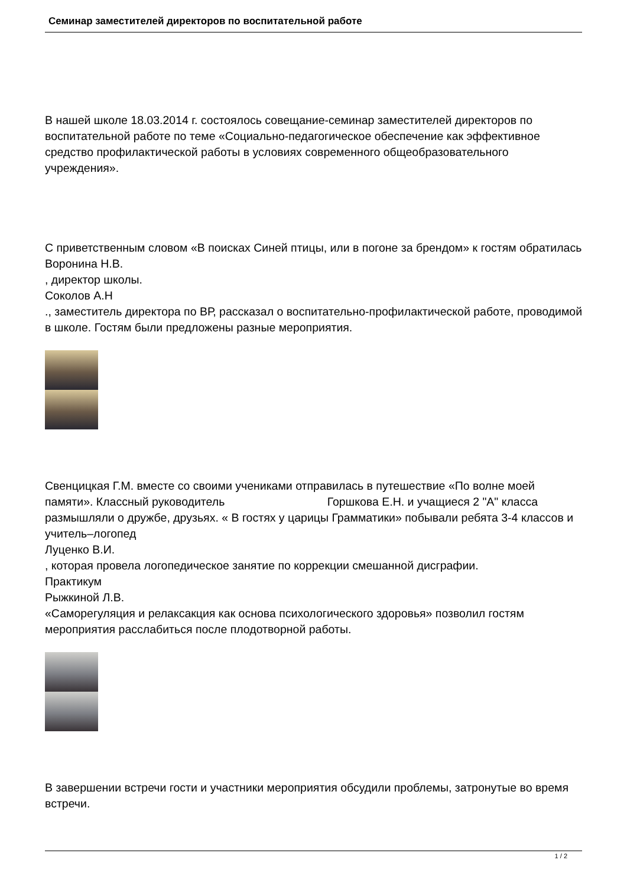Семинар заместителей директоров по воспитательной работе
В нашей школе 18.03.2014 г. состоялось совещание-семинар заместителей директоров по воспитательной работе по теме «Социально-педагогическое обеспечение как эффективное средство профилактической работы в условиях современного общеобразовательного учреждения».
С приветственным словом «В поисках Синей птицы, или в погоне за брендом» к гостям обратилась
Воронина Н.В.
, директор школы.
Соколов А.Н
., заместитель директора по ВР, рассказал о воспитательно-профилактической работе, проводимой в школе. Гостям были предложены разные мероприятия.
Свенцицкая Г.М. вместе со своими учениками отправилась в путешествие «По волне моей памяти». Классный руководитель Горшкова Е.Н. и учащиеся 2 "А" класса размышляли о дружбе, друзьях. « В гостях у царицы Грамматики» побывали ребята 3-4 классов и учитель–логопед
Луценко В.И.
, которая провела логопедическое занятие по коррекции смешанной дисграфии.
Практикум
Рыжкиной Л.В.
«Саморегуляция и релаксакция как основа психологического здоровья» позволил гостям мероприятия расслабиться после плодотворной работы.
В завершении встречи гости и участники мероприятия обсудили проблемы, затронутые во время встречи.
1 / 2